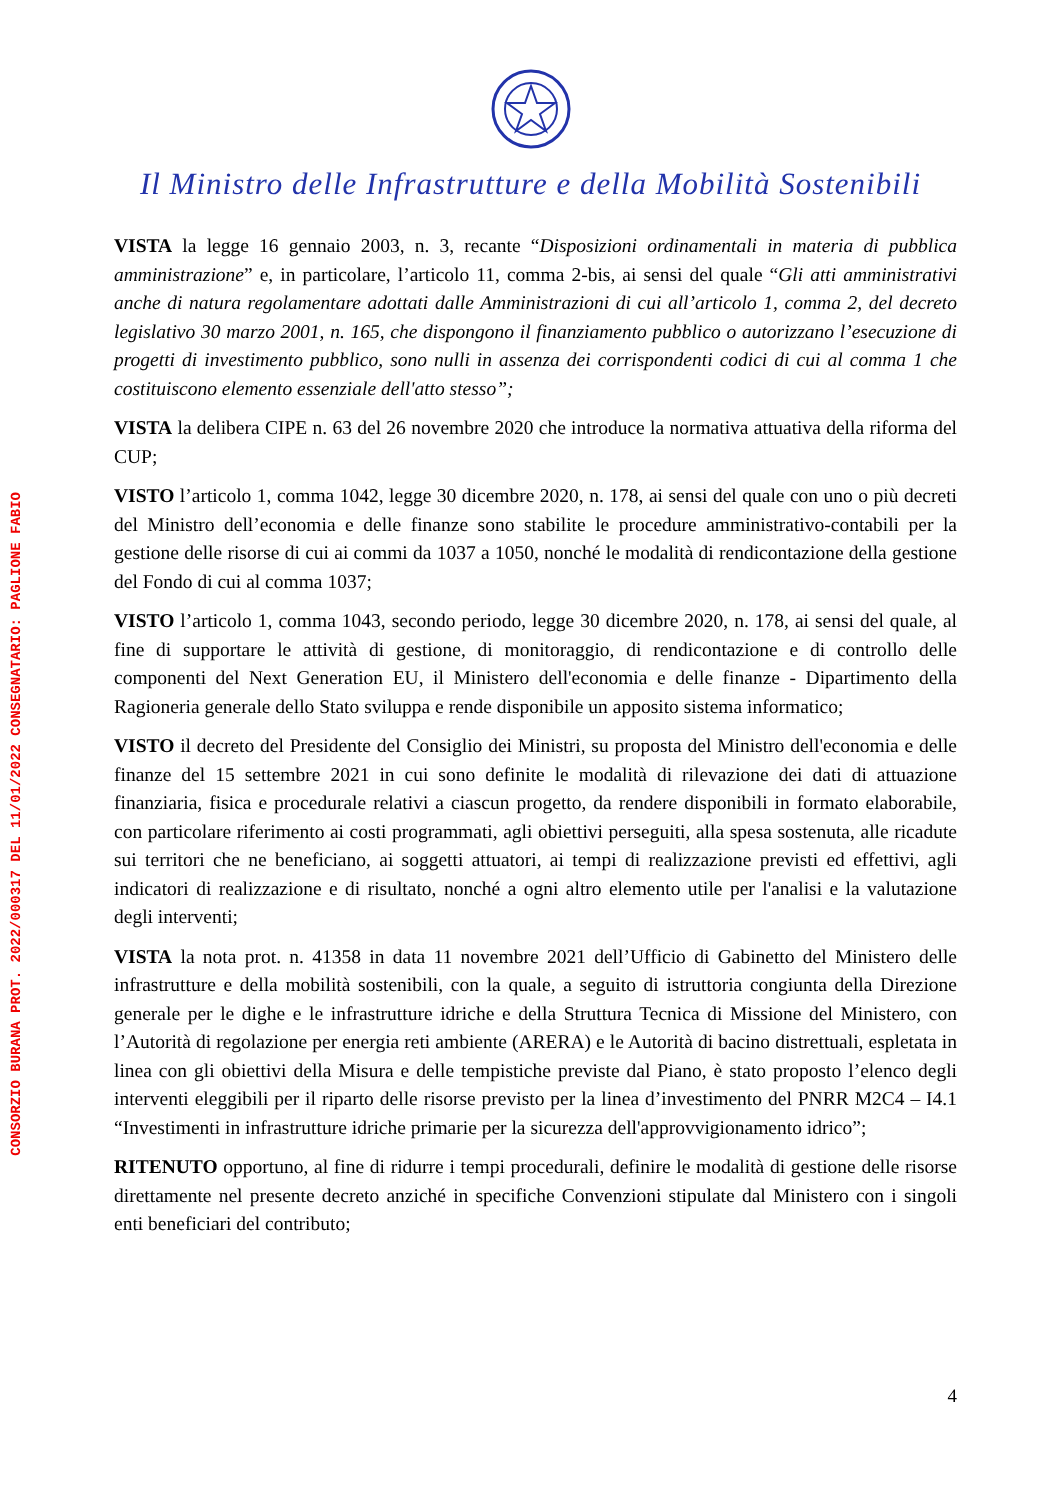Il Ministro delle Infrastrutture e della Mobilità Sostenibili
CONSORZIO BURANA PROT. 2022/000317 DEL 11/01/2022 CONSEGNATARIO: PAGLIONE FABIO
VISTA la legge 16 gennaio 2003, n. 3, recante “Disposizioni ordinamentali in materia di pubblica amministrazione” e, in particolare, l’articolo 11, comma 2-bis, ai sensi del quale “Gli atti amministrativi anche di natura regolamentare adottati dalle Amministrazioni di cui all’articolo 1, comma 2, del decreto legislativo 30 marzo 2001, n. 165, che dispongono il finanziamento pubblico o autorizzano l’esecuzione di progetti di investimento pubblico, sono nulli in assenza dei corrispondenti codici di cui al comma 1 che costituiscono elemento essenziale dell'atto stesso”;
VISTA la delibera CIPE n. 63 del 26 novembre 2020 che introduce la normativa attuativa della riforma del CUP;
VISTO l’articolo 1, comma 1042, legge 30 dicembre 2020, n. 178, ai sensi del quale con uno o più decreti del Ministro dell’economia e delle finanze sono stabilite le procedure amministrativo-contabili per la gestione delle risorse di cui ai commi da 1037 a 1050, nonché le modalità di rendicontazione della gestione del Fondo di cui al comma 1037;
VISTO l’articolo 1, comma 1043, secondo periodo, legge 30 dicembre 2020, n. 178, ai sensi del quale, al fine di supportare le attività di gestione, di monitoraggio, di rendicontazione e di controllo delle componenti del Next Generation EU, il Ministero dell'economia e delle finanze - Dipartimento della Ragioneria generale dello Stato sviluppa e rende disponibile un apposito sistema informatico;
VISTO il decreto del Presidente del Consiglio dei Ministri, su proposta del Ministro dell'economia e delle finanze del 15 settembre 2021 in cui sono definite le modalità di rilevazione dei dati di attuazione finanziaria, fisica e procedurale relativi a ciascun progetto, da rendere disponibili in formato elaborabile, con particolare riferimento ai costi programmati, agli obiettivi perseguiti, alla spesa sostenuta, alle ricadute sui territori che ne beneficiano, ai soggetti attuatori, ai tempi di realizzazione previsti ed effettivi, agli indicatori di realizzazione e di risultato, nonché a ogni altro elemento utile per l'analisi e la valutazione degli interventi;
VISTA la nota prot. n. 41358 in data 11 novembre 2021 dell’Ufficio di Gabinetto del Ministero delle infrastrutture e della mobilità sostenibili, con la quale, a seguito di istruttoria congiunta della Direzione generale per le dighe e le infrastrutture idriche e della Struttura Tecnica di Missione del Ministero, con l’Autorità di regolazione per energia reti ambiente (ARERA) e le Autorità di bacino distrettuali, espletata in linea con gli obiettivi della Misura e delle tempistiche previste dal Piano, è stato proposto l’elenco degli interventi eleggibili per il riparto delle risorse previsto per la linea d’investimento del PNRR M2C4 – I4.1 “Investimenti in infrastrutture idriche primarie per la sicurezza dell'approvvigionamento idrico”;
RITENUTO opportuno, al fine di ridurre i tempi procedurali, definire le modalità di gestione delle risorse direttamente nel presente decreto anziché in specifiche Convenzioni stipulate dal Ministero con i singoli enti beneficiari del contributo;
4